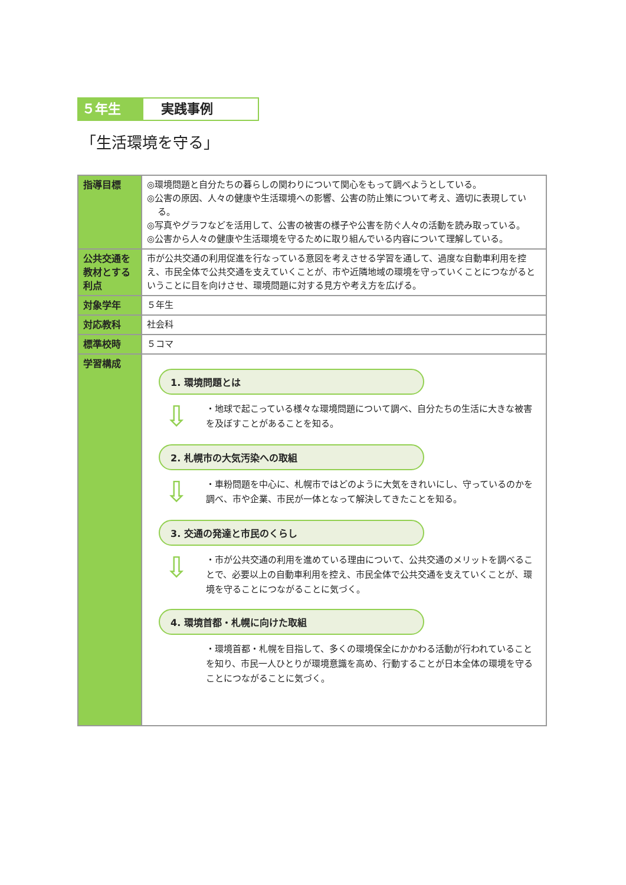５年生 実践事例
「生活環境を守る」
| 指導目標 | ◎環境問題と自分たちの暮らしの関わりについて関心をもって調べようとしている。 ◎公害の原因、人々の健康や生活環境への影響、公害の防止策について考え、適切に表現している。 ◎写真やグラフなどを活用して、公害の被害の様子や公害を防ぐ人々の活動を読み取っている。 ◎公害から人々の健康や生活環境を守るために取り組んでいる内容について理解している。 |
| 公共交通を教材とする利点 | 市が公共交通の利用促進を行なっている意図を考えさせる学習を通して、過度な自動車利用を控え、市民全体で公共交通を支えていくことが、市や近隣地域の環境を守っていくことにつながるということに目を向けさせ、環境問題に対する見方や考え方を広げる。 |
| 対象学年 | ５年生 |
| 対応教科 | 社会科 |
| 標準校時 | ５コマ |
| 学習構成 | 1. 環境問題とは ⇩ ・地球で起こっている様々な環境問題について調べ、自分たちの生活に大きな被害を及ぼすことがあることを知る。 2. 札幌市の大気汚染への取組 ⇩ ・車粉問題を中心に、札幌市ではどのように大気をきれいにし、守っているのかを調べ、市や企業、市民が一体となって解決してきたことを知る。 3. 交通の発達と市民のくらし ⇩ ・市が公共交通の利用を進めている理由について、公共交通のメリットを調べることで、必要以上の自動車利用を控え、市民全体で公共交通を支えていくことが、環境を守ることにつながることに気づく。 4. 環境首都・札幌に向けた取組 ・環境首都・札幌を目指して、多くの環境保全にかかわる活動が行われていることを知り、市民一人ひとりが環境意識を高め、行動することが日本全体の環境を守ることにつながることに気づく。 |